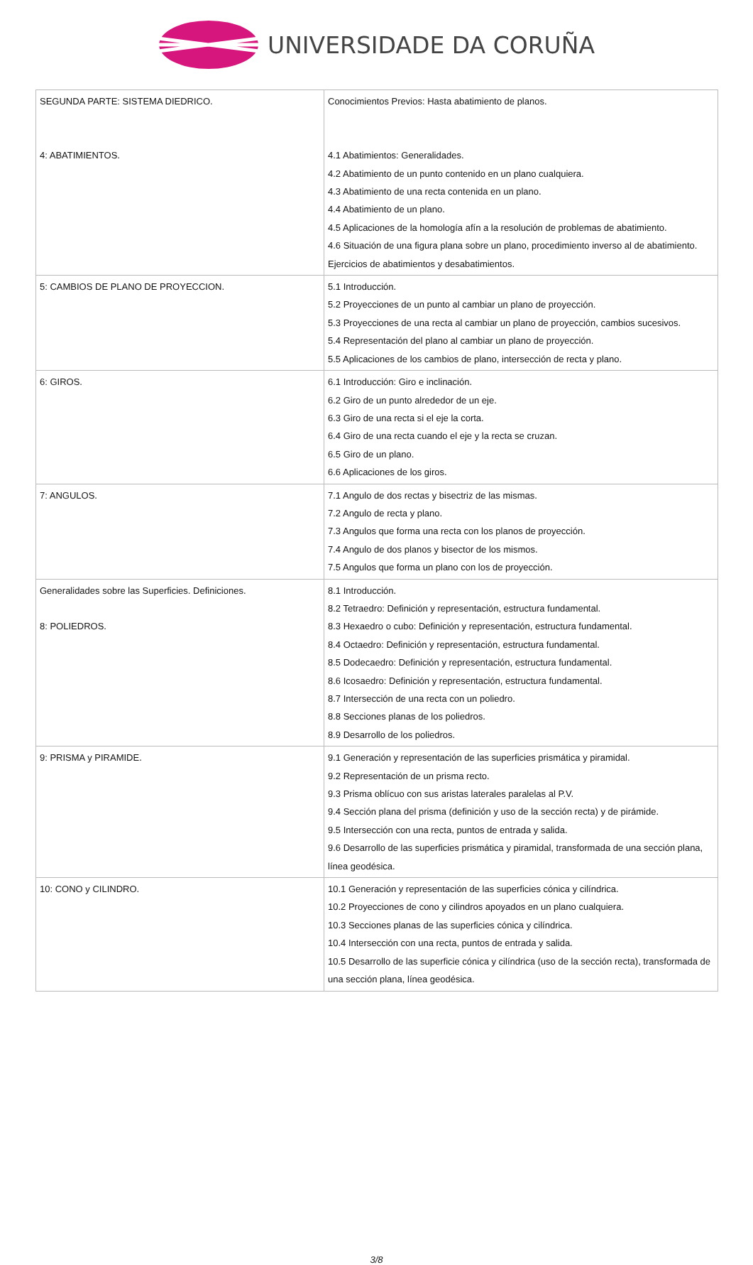UNIVERSIDADE DA CORUÑA
| SEGUNDA PARTE: SISTEMA DIEDRICO. 4: ABATIMIENTOS. | Conocimientos Previos: Hasta abatimiento de planos. 4.1 Abatimientos: Generalidades. 4.2 Abatimiento de un punto contenido en un plano cualquiera. 4.3 Abatimiento de una recta contenida en un plano. 4.4 Abatimiento de un plano. 4.5 Aplicaciones de la homología afín a la resolución de problemas de abatimiento. 4.6 Situación de una figura plana sobre un plano, procedimiento inverso al de abatimiento. Ejercicios de abatimientos y desabatimientos. |
| 5: CAMBIOS DE PLANO DE PROYECCION. | 5.1 Introducción. 5.2 Proyecciones de un punto al cambiar un plano de proyección. 5.3 Proyecciones de una recta al cambiar un plano de proyección, cambios sucesivos. 5.4 Representación del plano al cambiar un plano de proyección. 5.5 Aplicaciones de los cambios de plano, intersección de recta y plano. |
| 6: GIROS. | 6.1 Introducción: Giro e inclinación. 6.2 Giro de un punto alrededor de un eje. 6.3 Giro de una recta si el eje la corta. 6.4 Giro de una recta cuando el eje y la recta se cruzan. 6.5 Giro de un plano. 6.6 Aplicaciones de los giros. |
| 7: ANGULOS. | 7.1 Angulo de dos rectas y bisectriz de las mismas. 7.2 Angulo de recta y plano. 7.3 Angulos que forma una recta con los planos de proyección. 7.4 Angulo de dos planos y bisector de los mismos. 7.5 Angulos que forma un plano con los de proyección. |
| Generalidades sobre las Superficies. Definiciones. 8: POLIEDROS. | 8.1 Introducción. 8.2 Tetraedro: Definición y representación, estructura fundamental. 8.3 Hexaedro o cubo: Definición y representación, estructura fundamental. 8.4 Octaedro: Definición y representación, estructura fundamental. 8.5 Dodecaedro: Definición y representación, estructura fundamental. 8.6 Icosaedro: Definición y representación, estructura fundamental. 8.7 Intersección de una recta con un poliedro. 8.8 Secciones planas de los poliedros. 8.9 Desarrollo de los poliedros. |
| 9: PRISMA y PIRAMIDE. | 9.1 Generación y representación de las superficies prismática y piramidal. 9.2 Representación de un prisma recto. 9.3 Prisma oblícuo con sus aristas laterales paralelas al P.V. 9.4 Sección plana del prisma (definición y uso de la sección recta) y de pirámide. 9.5 Intersección con una recta, puntos de entrada y salida. 9.6 Desarrollo de las superficies prismática y piramidal, transformada de una sección plana, línea geodésica. |
| 10: CONO y CILINDRO. | 10.1 Generación y representación de las superficies cónica y cilíndrica. 10.2 Proyecciones de cono y cilindros apoyados en un plano cualquiera. 10.3 Secciones planas de las superficies cónica y cilíndrica. 10.4 Intersección con una recta, puntos de entrada y salida. 10.5 Desarrollo de las superficie cónica y cilíndrica (uso de la sección recta), transformada de una sección plana, línea geodésica. |
3/8